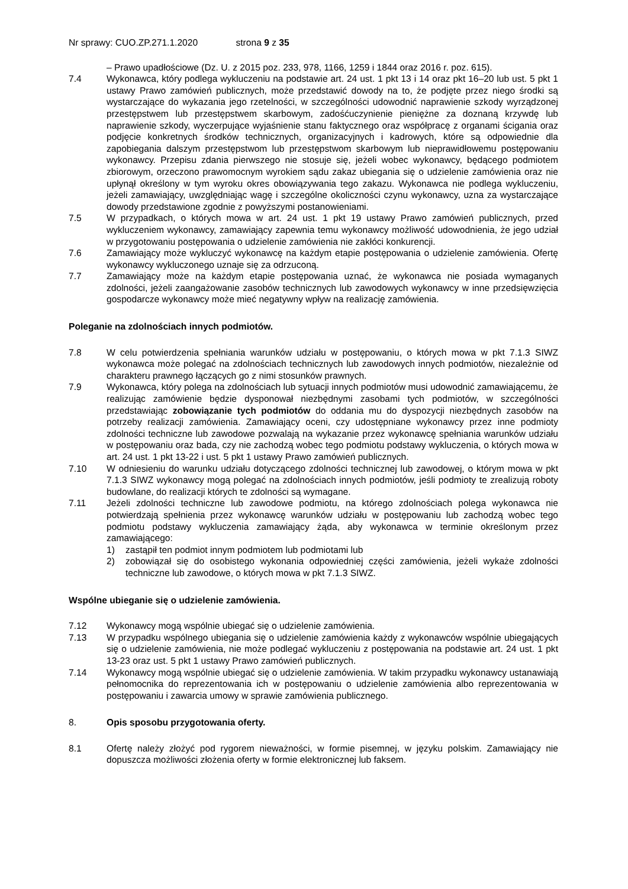Nr sprawy: CUO.ZP.271.1.2020 strona 9 z 35
– Prawo upadłościowe (Dz. U. z 2015 poz. 233, 978, 1166, 1259 i 1844 oraz 2016 r. poz. 615).
7.4 Wykonawca, który podlega wykluczeniu na podstawie art. 24 ust. 1 pkt 13 i 14 oraz pkt 16–20 lub ust. 5 pkt 1 ustawy Prawo zamówień publicznych, może przedstawić dowody na to, że podjęte przez niego środki są wystarczające do wykazania jego rzetelności, w szczególności udowodnić naprawienie szkody wyrządzonej przestępstwem lub przestępstwem skarbowym, zadośćuczynienie pieniężne za doznaną krzywdę lub naprawienie szkody, wyczerpujące wyjaśnienie stanu faktycznego oraz współpracę z organami ścigania oraz podjęcie konkretnych środków technicznych, organizacyjnych i kadrowych, które są odpowiednie dla zapobiegania dalszym przestępstwom lub przestępstwom skarbowym lub nieprawidłowemu postępowaniu wykonawcy. Przepisu zdania pierwszego nie stosuje się, jeżeli wobec wykonawcy, będącego podmiotem zbiorowym, orzeczono prawomocnym wyrokiem sądu zakaz ubiegania się o udzielenie zamówienia oraz nie upłynął określony w tym wyroku okres obowiązywania tego zakazu. Wykonawca nie podlega wykluczeniu, jeżeli zamawiający, uwzględniając wagę i szczególne okoliczności czynu wykonawcy, uzna za wystarczające dowody przedstawione zgodnie z powyższymi postanowieniami.
7.5 W przypadkach, o których mowa w art. 24 ust. 1 pkt 19 ustawy Prawo zamówień publicznych, przed wykluczeniem wykonawcy, zamawiający zapewnia temu wykonawcy możliwość udowodnienia, że jego udział w przygotowaniu postępowania o udzielenie zamówienia nie zakłóci konkurencji.
7.6 Zamawiający może wykluczyć wykonawcę na każdym etapie postępowania o udzielenie zamówienia. Ofertę wykonawcy wykluczonego uznaje się za odrzuconą.
7.7 Zamawiający może na każdym etapie postępowania uznać, że wykonawca nie posiada wymaganych zdolności, jeżeli zaangażowanie zasobów technicznych lub zawodowych wykonawcy w inne przedsięwzięcia gospodarcze wykonawcy może mieć negatywny wpływ na realizację zamówienia.
Poleganie na zdolnościach innych podmiotów.
7.8 W celu potwierdzenia spełniania warunków udziału w postępowaniu, o których mowa w pkt 7.1.3 SIWZ wykonawca może polegać na zdolnościach technicznych lub zawodowych innych podmiotów, niezależnie od charakteru prawnego łączących go z nimi stosunków prawnych.
7.9 Wykonawca, który polega na zdolnościach lub sytuacji innych podmiotów musi udowodnić zamawiającemu, że realizując zamówienie będzie dysponował niezbędnymi zasobami tych podmiotów, w szczególności przedstawiając zobowiązanie tych podmiotów do oddania mu do dyspozycji niezbędnych zasobów na potrzeby realizacji zamówienia. Zamawiający oceni, czy udostępniane wykonawcy przez inne podmioty zdolności techniczne lub zawodowe pozwalają na wykazanie przez wykonawcę spełniania warunków udziału w postępowaniu oraz bada, czy nie zachodzą wobec tego podmiotu podstawy wykluczenia, o których mowa w art. 24 ust. 1 pkt 13-22 i ust. 5 pkt 1 ustawy Prawo zamówień publicznych.
7.10 W odniesieniu do warunku udziału dotyczącego zdolności technicznej lub zawodowej, o którym mowa w pkt 7.1.3 SIWZ wykonawcy mogą polegać na zdolnościach innych podmiotów, jeśli podmioty te zrealizują roboty budowlane, do realizacji których te zdolności są wymagane.
7.11 Jeżeli zdolności techniczne lub zawodowe podmiotu, na którego zdolnościach polega wykonawca nie potwierdzają spełnienia przez wykonawcę warunków udziału w postępowaniu lub zachodzą wobec tego podmiotu podstawy wykluczenia zamawiający żąda, aby wykonawca w terminie określonym przez zamawiającego:
1) zastąpił ten podmiot innym podmiotem lub podmiotami lub
2) zobowiązał się do osobistego wykonania odpowiedniej części zamówienia, jeżeli wykaże zdolności techniczne lub zawodowe, o których mowa w pkt 7.1.3 SIWZ.
Wspólne ubieganie się o udzielenie zamówienia.
7.12 Wykonawcy mogą wspólnie ubiegać się o udzielenie zamówienia.
7.13 W przypadku wspólnego ubiegania się o udzielenie zamówienia każdy z wykonawców wspólnie ubiegających się o udzielenie zamówienia, nie może podlegać wykluczeniu z postępowania na podstawie art. 24 ust. 1 pkt 13-23 oraz ust. 5 pkt 1 ustawy Prawo zamówień publicznych.
7.14 Wykonawcy mogą wspólnie ubiegać się o udzielenie zamówienia. W takim przypadku wykonawcy ustanawiają pełnomocnika do reprezentowania ich w postępowaniu o udzielenie zamówienia albo reprezentowania w postępowaniu i zawarcia umowy w sprawie zamówienia publicznego.
8. Opis sposobu przygotowania oferty.
8.1 Ofertę należy złożyć pod rygorem nieważności, w formie pisemnej, w języku polskim. Zamawiający nie dopuszcza możliwości złożenia oferty w formie elektronicznej lub faksem.